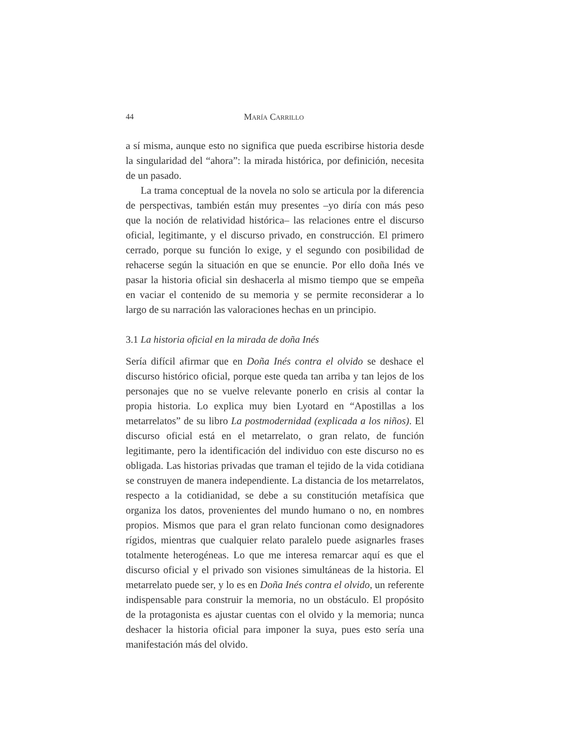44 María Carrillo
a sí misma, aunque esto no significa que pueda escribirse historia desde la singularidad del “ahora”: la mirada histórica, por definición, necesita de un pasado.
La trama conceptual de la novela no solo se articula por la diferencia de perspectivas, también están muy presentes –yo diría con más peso que la noción de relatividad histórica– las relaciones entre el discurso oficial, legitimante, y el discurso privado, en construcción. El primero cerrado, porque su función lo exige, y el segundo con posibilidad de rehacerse según la situación en que se enuncie. Por ello doña Inés ve pasar la historia oficial sin deshacerla al mismo tiempo que se empeña en vaciar el contenido de su memoria y se permite reconsiderar a lo largo de su narración las valoraciones hechas en un principio.
3.1 La historia oficial en la mirada de doña Inés
Sería difícil afirmar que en Doña Inés contra el olvido se deshace el discurso histórico oficial, porque este queda tan arriba y tan lejos de los personajes que no se vuelve relevante ponerlo en crisis al contar la propia historia. Lo explica muy bien Lyotard en “Apostillas a los metarrelatos” de su libro La postmodernidad (explicada a los niños). El discurso oficial está en el metarrelato, o gran relato, de función legitimante, pero la identificación del individuo con este discurso no es obligada. Las historias privadas que traman el tejido de la vida cotidiana se construyen de manera independiente. La distancia de los metarrelatos, respecto a la cotidianidad, se debe a su constitución metafísica que organiza los datos, provenientes del mundo humano o no, en nombres propios. Mismos que para el gran relato funcionan como designadores rígidos, mientras que cualquier relato paralelo puede asignarles frases totalmente heterogéneas. Lo que me interesa remarcar aquí es que el discurso oficial y el privado son visiones simultáneas de la historia. El metarrelato puede ser, y lo es en Doña Inés contra el olvido, un referente indispensable para construir la memoria, no un obstáculo. El propósito de la protagonista es ajustar cuentas con el olvido y la memoria; nunca deshacer la historia oficial para imponer la suya, pues esto sería una manifestación más del olvido.